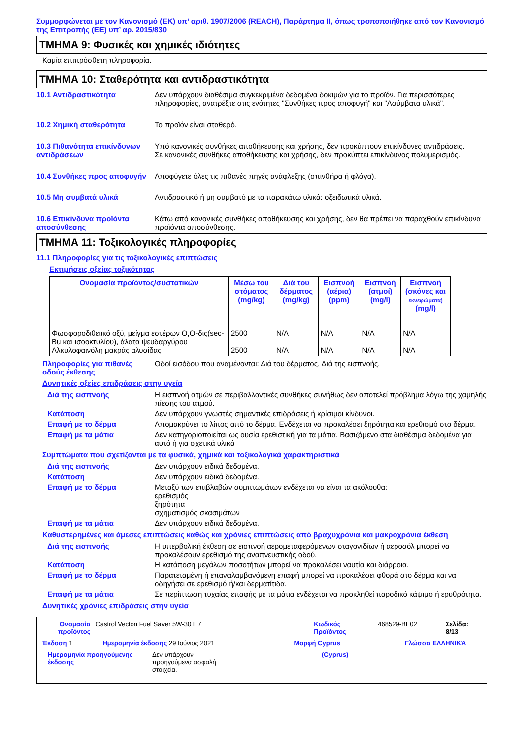Συμμορφώνεται με τον Κανονισμό (ΕΚ) υπ’ αριθ. 1907/2006 (REACH), Παράρτημα II, όπως τροποποιήθηκε από τον Κανονισμό της Επιτροπής (ΕΕ) υπ’ αρ. 2015/830
ΤΜΗΜΑ 9: Φυσικές και χημικές ιδιότητες
Καμία επιπρόσθετη πληροφορία.
ΤΜΗΜΑ 10: Σταθερότητα και αντιδραστικότητα
10.1 Αντιδραστικότητα Δεν υπάρχουν διαθέσιμα συγκεκριμένα δεδομένα δοκιμών για το προϊόν. Για περισσότερες πληροφορίες, ανατρέξτε στις ενότητες "Συνθήκες προς αποφυγή" και "Ασύμβατα υλικά".
10.2 Χημική σταθερότητα Το προϊόν είναι σταθερό.
10.3 Πιθανότητα επικίνδυνων αντιδράσεων
Υπό κανονικές συνθήκες αποθήκευσης και χρήσης, δεν προκύπτουν επικίνδυνες αντιδράσεις.
Σε κανονικές συνθήκες αποθήκευσης και χρήσης, δεν προκύπτει επικίνδυνος πολυμερισμός.
10.4 Συνθήκες προς αποφυγήν
Αποφύγετε όλες τις πιθανές πηγές ανάφλεξης (σπινθήρα ή φλόγα).
10.5 Μη συμβατά υλικά Αντιδραστικό ή μη συμβατό με τα παρακάτω υλικά: οξειδωτικά υλικά.
10.6 Επικίνδυνα προϊόντα αποσύνθεσης
Κάτω από κανονικές συνθήκες αποθήκευσης και χρήσης, δεν θα πρέπει να παραχθούν επικίνδυνα προϊόντα αποσύνθεσης.
ΤΜΗΜΑ 11: Τοξικολογικές πληροφορίες
11.1 Πληροφορίες για τις τοξικολογικές επιπτώσεις
Εκτιμήσεις οξείας τοξικότητας
| Ονομασία προϊόντος/συστατικών | Μέσω του στόματος (mg/kg) | Διά του δέρματος (mg/kg) | Εισπνοή (αέρια) (ppm) | Εισπνοή (ατμοί) (mg/l) | Εισπνοή (σκόνες και εκνεφώματα) (mg/l) |
| --- | --- | --- | --- | --- | --- |
| Φωσφοροδιθειικό οξύ, μείγμα εστέρων Ο,Ο-δις(sec-Bu και ισοοκτυλίου), άλατα ψευδαργύρου Αλκυλοφαινόλη μακράς αλυσίδας | 2500 2500 | N/A N/A | N/A N/A | N/A N/A | N/A N/A |
Πληροφορίες για πιθανές οδούς έκθεσης
Οδοί εισόδου που αναμένονται: Διά του δέρματος, Διά της εισπνοής.
Δυνητικές οξείες επιδράσεις στην υγεία
Διά της εισπνοής Η εισπνοή ατμών σε περιβαλλοντικές συνθήκες συνήθως δεν αποτελεί πρόβλημα λόγω της χαμηλής πίεσης του ατμού.
Κατάποση Δεν υπάρχουν γνωστές σημαντικές επιδράσεις ή κρίσιμοι κίνδυνοι.
Επαφή με το δέρμα Απομακρύνει το λίπος από το δέρμα. Ενδέχεται να προκαλέσει ξηρότητα και ερεθισμό στο δέρμα.
Επαφή με τα μάτια Δεν κατηγοριοποιείται ως ουσία ερεθιστική για τα μάτια. Βασιζόμενο στα διαθέσιμα δεδομένα για αυτό ή για σχετικά υλικά
Συμπτώματα που σχετίζονται με τα φυσικά, χημικά και τοξικολογικά χαρακτηριστικά
Διά της εισπνοής Δεν υπάρχουν ειδικά δεδομένα.
Κατάποση Δεν υπάρχουν ειδικά δεδομένα.
Επαφή με το δέρμα Μεταξύ των επιβλαβών συμπτωμάτων ενδέχεται να είναι τα ακόλουθα:
ερεθισμός
ξηρότητα
σχηματισμός σκασιμάτων
Επαφή με τα μάτια Δεν υπάρχουν ειδικά δεδομένα.
Καθυστερημένες και άμεσες επιπτώσεις καθώς και χρόνιες επιπτώσεις από βραχυχρόνια και μακροχρόνια έκθεση
Διά της εισπνοής Η υπερβολική έκθεση σε εισπνοή αερομεταφερόμενων σταγονιδίων ή αεροσόλ μπορεί να προκαλέσουν ερεθισμό της αναπνευστικής οδού.
Κατάποση Η κατάποση μεγάλων ποσοτήτων μπορεί να προκαλέσει ναυτία και διάρροια.
Επαφή με το δέρμα Παρατεταμένη ή επαναλαμβανόμενη επαφή μπορεί να προκαλέσει φθορά στο δέρμα και να οδηγήσει σε ερεθισμό ή/και δερματίτιδα.
Επαφή με τα μάτια Σε περίπτωση τυχαίας επαφής με τα μάτια ενδέχεται να προκληθεί παροδικό κάψιμο ή ερυθρότητα.
Δυνητικές χρόνιες επιδράσεις στην υγεία
Ονομασία προϊόντος Castrol Vecton Fuel Saver 5W-30 E7 Κωδικός Προϊόντος 468529-BE02 Σελίδα: 8/13
Έκδοση 1 Ημερομηνία έκδοσης 29 Ιούνιος 2021 Μορφή Cyprus Γλώσσα ΕΛΛΗΝΙΚΆ
Ημερομηνία προηγούμενης έκδοσης Δεν υπάρχουν προηγούμενα ασφαλή στοιχεία. (Cyprus)